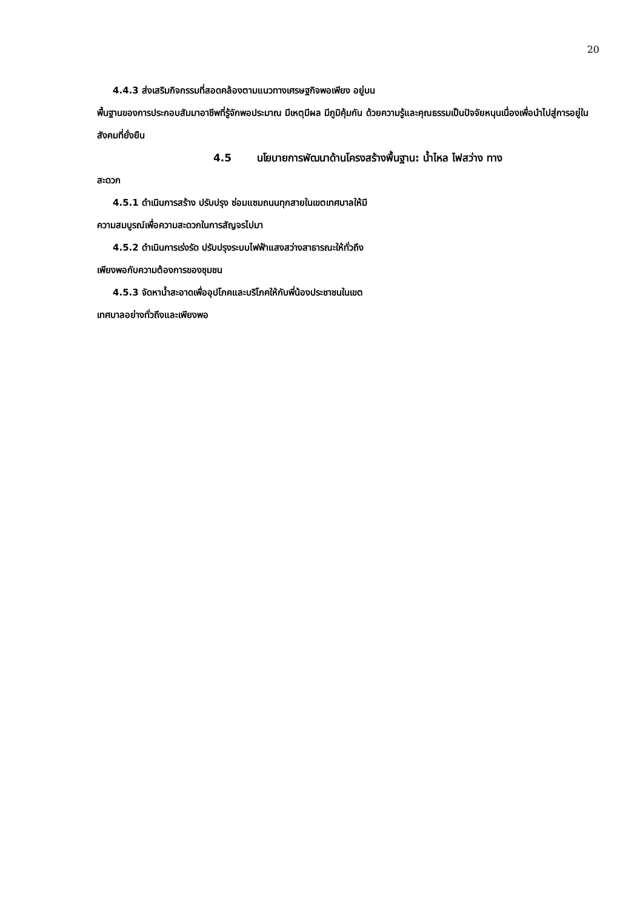20
4.4.3 ส่งเสริมกิจกรรมที่สอดคล้องตามแนวทางเศรษฐกิจพอเพียง อยู่บน
พื้นฐานของการประกอบสัมมาอาชีพที่รู้จักพอประมาณ มีเหตุมีผล มีภูมิคุ้มกัน ด้วยความรู้และคุณธรรมเป็นปัจจัยหนุนเนื่องเพื่อนำไปสู่การอยู่ในสังคมที่ยั่งยืน
4.5 นโยบายการพัฒนาด้านโครงสร้างพื้นฐาน: น้ำไหล ไฟสว่าง ทาง
สะดวก
4.5.1 ดำเนินการสร้าง ปรับปรุง ซ่อมแซมถนนทุกสายในเขตเทศบาลให้มี
ความสมบูรณ์เพื่อความสะดวกในการสัญจรไปมา
4.5.2 ดำเนินการเร่งรัด ปรับปรุงระบบไฟฟ้าแสงสว่างสาธารณะให้ทั่วถึง
เพียงพอกับความต้องการของชุมชน
4.5.3 จัดหาน้ำสะอาดเพื่ออุปโภคและบริโภคให้กับพี่น้องประชาชนในเขต
เทศบาลอย่างทั่วถึงและเพียงพอ